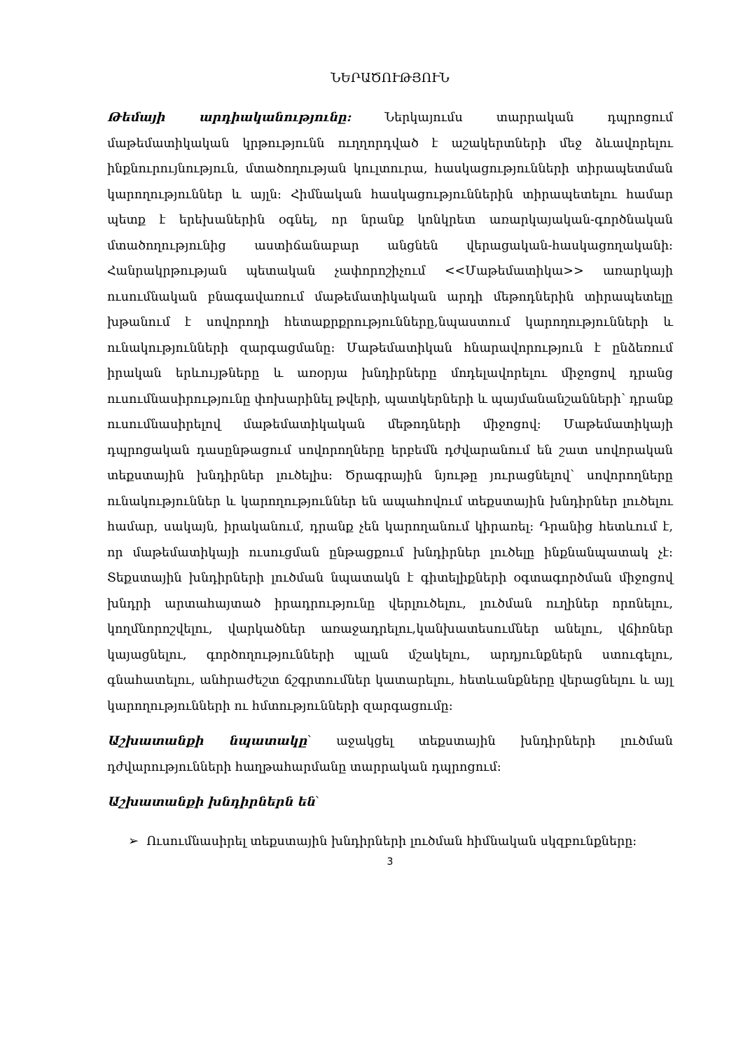ՆԵՐԱԾՈՒԹՅՈՒՆ
Թեմայի արդիականությունը: Ներկայումս տարրական դպրոցում մաթեմատիկական կրթությունն ուղղորդված է աշակերտների մեջ ձևավորելու ինքնուրույնություն, մտածողության կուլտուրա, հասկացությունների տիրապետման կարողություններ և այլն: Հիմնական հասկացություններին տիրապետելու համար պետք է երեխաներին օգնել, որ նրանք կոնկրետ առարկայական-գործնական մտածողությունից աստիճանաբար անցնեն վերացական-հասկացողականի: Հանրակրթության պետական չափորոշիչում <<Մաթեմատիկա>> առարկայի ուսումնական բնագավառում մաթեմատիկական արդի մեթոդներին տիրապետելը խթանում է սովորողի հետաքրքրությունները,նպաստում կարողությունների և ունակությունների զարգացմանը: Մաթեմատիկան հնարավորություն է ընձեռում իրական երևույթները և առօրյա խնդիրները մոդելավորելու միջոցով դրանց ուսումնասիրությունը փոխարինել թվերի, պատկերների և պայմանանշանների՝ դրանք ուսումնասիրելով մաթեմատիկական մեթոդների միջոցով: Մաթեմատիկայի դպրոցական դասընթացում սովորողները երբեմն դժվարանում են շատ սովորական տեքստային խնդիրներ լուծելիս: Ծրագրային նյութը յուրացնելով՝ սովորողները ունակություններ և կարողություններ են ապահովում տեքստային խնդիրներ լուծելու համար, սակայն, իրականում, դրանք չեն կարողանում կիրառել: Դրանից հետևում է, որ մաթեմատիկայի ուսուցման ընթացքում խնդիրներ լուծելը ինքնանպատակ չէ: Տեքստային խնդիրների լուծման նպատակն է գիտելիքների օգտագործման միջոցով խնդրի արտահայտած իրադրությունը վերլուծելու, լուծման ուղիներ որոնելու, կողմնորոշվելու, վարկածներ առաջադրելու,կանխատեսումներ անելու, վճիռներ կայացնելու, գործողությունների պլան մշակելու, արդյունքներն ստուգելու, գնահատելու, անհրաժեշտ ճշգրտումներ կատարելու, հետևանքները վերացնելու և այլ կարողությունների ու հմտությունների զարգացումը:
Աշխատանքի նպատակը՝ աջակցել տեքստային խնդիրների լուծման դժվարությունների հաղթահարմանը տարրական դպրոցում:
Աշխատանքի խնդիրներն են՝
➢ Ուսումնասիրել տեքստային խնդիրների լուծման հիմնական սկզբունքները:
3